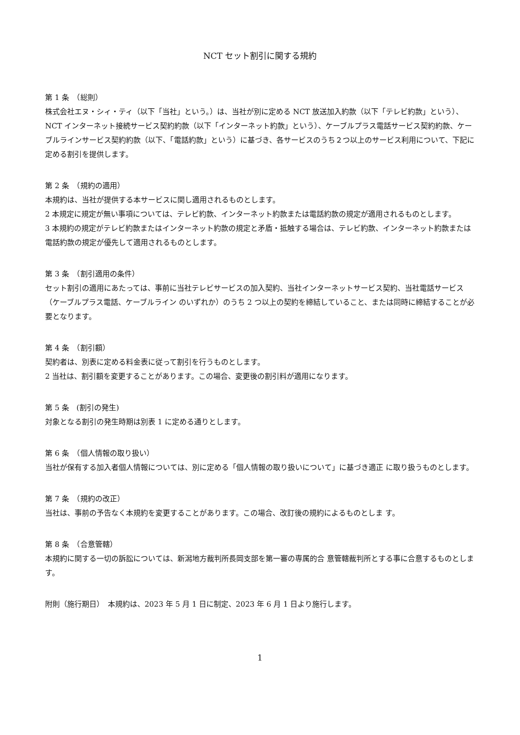NCT セット割引に関する規約
第 1 条　（総則）
株式会社エヌ・シィ・ティ（以下「当社」という。）は、当社が別に定める NCT 放送加入約款（以下「テレビ約款」という）、NCT インターネット接続サービス契約約款（以下「インターネット約款」という）、ケーブルプラス電話サービス契約約款、ケーブルラインサービス契約約款（以下、「電話約款」という）に基づき、各サービスのうち２つ以上のサービス利用について、下記に定める割引を提供します。
第 2 条　（規約の適用）
本規約は、当社が提供する本サービスに関し適用されるものとします。
2 本規定に規定が無い事項については、テレビ約款、インターネット約款または電話約款の規定が適用されるものとします。
3 本規約の規定がテレビ約款またはインターネット約款の規定と矛盾・抵触する場合は、テレビ約款、インターネット約款または電話約款の規定が優先して適用されるものとします。
第 3 条　（割引適用の条件）
セット割引の適用にあたっては、事前に当社テレビサービスの加入契約、当社インターネットサービス契約、当社電話サービス（ケーブルプラス電話、ケーブルライン のいずれか）のうち 2 つ以上の契約を締結していること、または同時に締結することが必要となります。
第 4 条　（割引額）
契約者は、別表に定める料金表に従って割引を行うものとします。
2 当社は、割引額を変更することがあります。この場合、変更後の割引料が適用になります。
第 5 条　(割引の発生)
対象となる割引の発生時期は別表 1 に定める通りとします。
第 6 条　（個人情報の取り扱い）
当社が保有する加入者個人情報については、別に定める「個人情報の取り扱いについて」に基づき適正 に取り扱うものとします。
第 7 条　（規約の改正）
当社は、事前の予告なく本規約を変更することがあります。この場合、改訂後の規約によるものとしま す。
第 8 条　（合意管轄）
本規約に関する一切の訴訟については、新潟地方裁判所長岡支部を第一審の専属的合 意管轄裁判所とする事に合意するものとします。
附則（施行期日）　本規約は、2023 年 5 月 1 日に制定、2023 年 6 月 1 日より施行します。
1